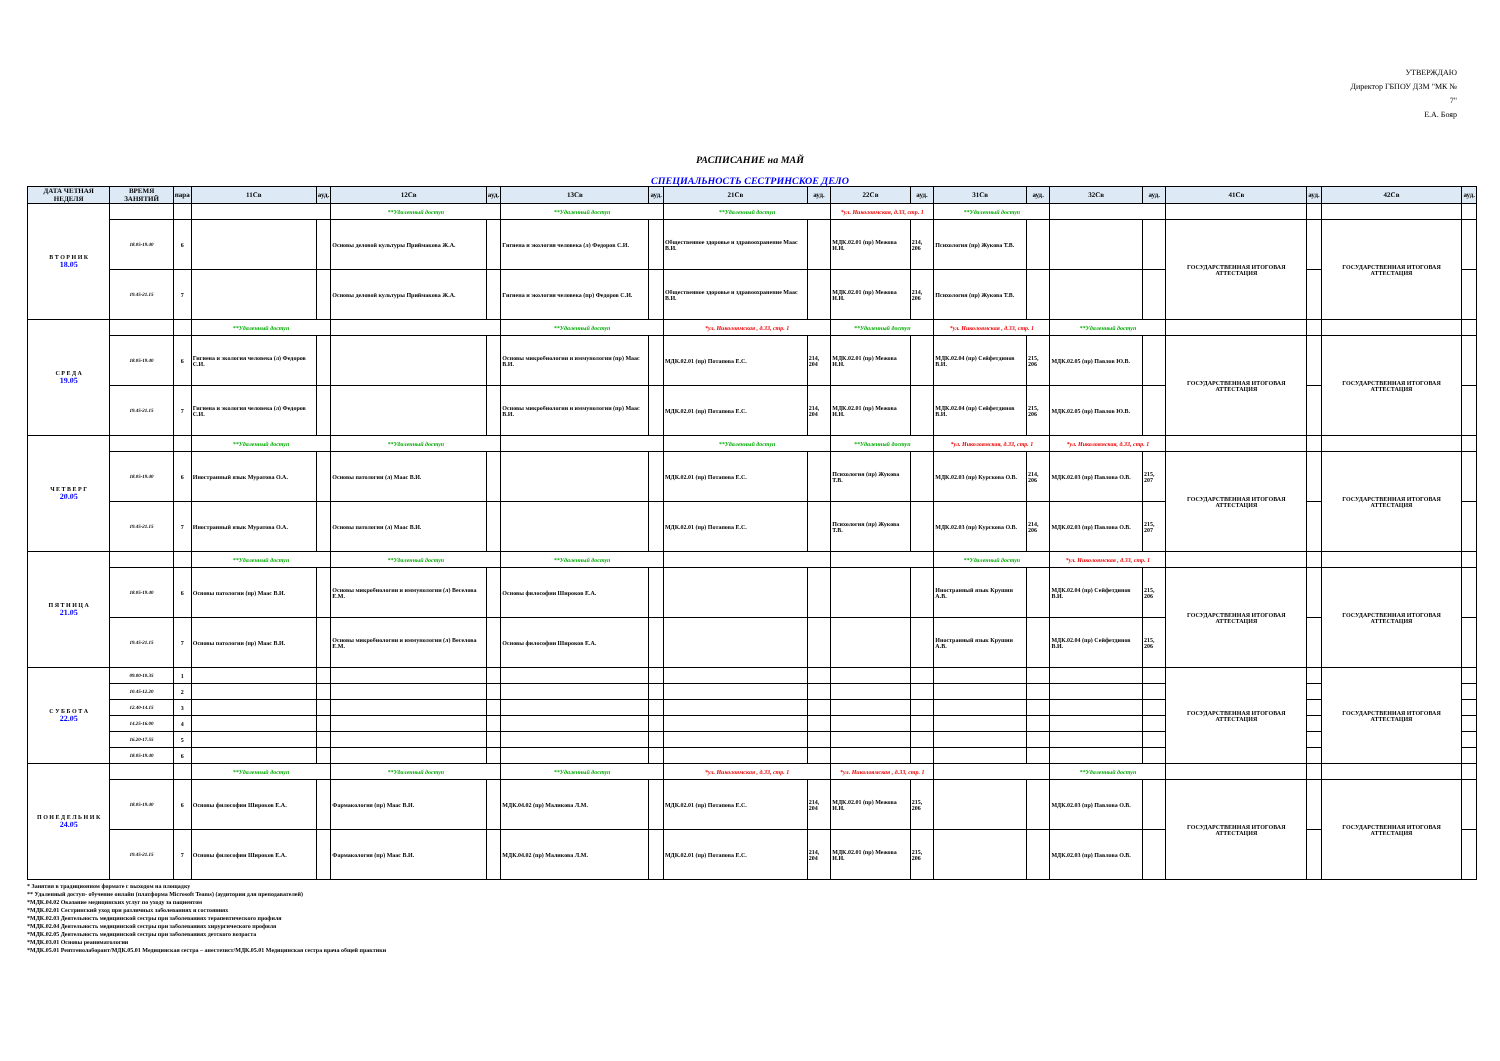УТВЕРЖДАЮ
Директор ГБПОУ ДЗМ "МК № 7"
Е.А. Бояр
РАСПИСАНИЕ на МАЙ
СПЕЦИАЛЬНОСТЬ СЕСТРИНСКОЕ ДЕЛО
| ДАТА ЧЕТНАЯ НЕДЕЛЯ | ВРЕМЯ ЗАНЯТИЙ | пара | 11Св | ауд. | 12Св | ауд. | 13Св | ауд. | 21Св | ауд. | 22Св | ауд. | 31Св | ауд. | 32Св | ауд. | 41Св | ауд. | 42Св | ауд. |
| --- | --- | --- | --- | --- | --- | --- | --- | --- | --- | --- | --- | --- | --- | --- | --- | --- | --- | --- | --- | --- |
| В Т О Р Н И К 18.05 | | | | | **Удаленный доступ | | **Удаленный доступ | | **Удаленный доступ | | *ул. Николоямская, д.33, стр. 1 | | **Удаленный доступ | | | | | | | |
| | 18.05-19.40 | 6 | | | Основы деловой культуры Приймакова Ж.А. | | Гигиена и экология человека (л) Федоров С.И. | | Общественное здоровье и здравоохранение Маас В.И. | | МДК.02.01 (пр) Межова Н.Н. | 214, 206 | Психология (пр) Жукова Т.В. | | | | ГОСУДАРСТВЕННАЯ ИТОГОВАЯ АТТЕСТАЦИЯ | | ГОСУДАРСТВЕННАЯ ИТОГОВАЯ АТТЕСТАЦИЯ | |
| | 19.45-21.15 | 7 | | | Основы деловой культуры Приймакова Ж.А. | | Гигиена и экология человека (пр) Федоров С.И. | | Общественное здоровье и здравоохранение Маас В.И. | | МДК.02.01 (пр) Межова Н.Н. | 214, 206 | Психология (пр) Жукова Т.В. | | | | | | | |
| С Р Е Д А 19.05 | | | **Удаленный доступ | | | | **Удаленный доступ | | *ул. Николоямская , д.33, стр. 1 | | **Удаленный доступ | | *ул. Николоямская , д.33, стр. 1 | | **Удаленный доступ | | | | | |
| | 18.05-19.40 | 6 | Гигиена и экология человека (л) Федоров С.И. | | | | Основы микробиологии и иммунологии (пр) Маас В.И. | | МДК.02.01 (пр) Потапова Е.С. | 214, 204 | МДК.02.01 (пр) Межова Н.Н. | | МДК.02.04 (пр) Сейфетдинов В.И. | 215, 206 | МДК.02.05 (пр) Павлов Ю.В. | | ГОСУДАРСТВЕННАЯ ИТОГОВАЯ АТТЕСТАЦИЯ | | ГОСУДАРСТВЕННАЯ ИТОГОВАЯ АТТЕСТАЦИЯ | |
| | 19.45-21.15 | 7 | Гигиена и экология человека (л) Федоров С.И. | | | | Основы микробиологии и иммунологии (пр) Маас В.И. | | МДК.02.01 (пр) Потапова Е.С. | 214, 204 | МДК.02.01 (пр) Межова Н.Н. | | МДК.02.04 (пр) Сейфетдинов В.И. | 215, 206 | МДК.02.05 (пр) Павлов Ю.В. | | | | | |
| Ч Е Т В Е Р Г 20.05 | | | **Удаленный доступ | | **Удаленный доступ | | | | **Удаленный доступ | | **Удаленный доступ | | *ул. Николоямская, д.33, стр. 1 | | *ул. Николоямская, д.33, стр. 1 | | | | | |
| | 18.05-19.40 | 6 | Иностранный язык Муратова О.А. | | Основы патологии (л) Маас В.И. | | | | МДК.02.01 (пр) Потапова Е.С. | | Психология (пр) Жукова Т.В. | | МДК.02.03 (пр) Курскова О.В. | 214, 206 | МДК.02.03 (пр) Павлова О.В. | 215, 207 | ГОСУДАРСТВЕННАЯ ИТОГОВАЯ АТТЕСТАЦИЯ | | ГОСУДАРСТВЕННАЯ ИТОГОВАЯ АТТЕСТАЦИЯ | |
| | 19.45-21.15 | 7 | Иностранный язык Муратова О.А. | | Основы патологии (л) Маас В.И. | | | | МДК.02.01 (пр) Потапова Е.С. | | Психология (пр) Жукова Т.В. | | МДК.02.03 (пр) Курскова О.В. | 214, 206 | МДК.02.03 (пр) Павлова О.В. | 215, 207 | | | | |
| П Я Т Н И Ц А 21.05 | | | **Удаленный доступ | | **Удаленный доступ | | **Удаленный доступ | | | | | | **Удаленный доступ | | *ул. Николоямская , д.33, стр. 1 | | | | | |
| | 18.05-19.40 | 6 | Основы патологии (пр) Маас В.И. | | Основы микробиологии и иммунологии (л) Веселова Е.М. | | Основы философии Широков Е.А. | | | | | | Иностранный язык Крушин А.В. | | МДК.02.04 (пр) Сейфетдинов В.И. | 215, 206 | ГОСУДАРСТВЕННАЯ ИТОГОВАЯ АТТЕСТАЦИЯ | | ГОСУДАРСТВЕННАЯ ИТОГОВАЯ АТТЕСТАЦИЯ | |
| | 19.45-21.15 | 7 | Основы патологии (пр) Маас В.И. | | Основы микробиологии и иммунологии (л) Веселова Е.М. | | Основы философии Широков Е.А. | | | | | | Иностранный язык Крушин А.В. | | МДК.02.04 (пр) Сейфетдинов В.И. | 215, 206 | | | | |
| С У Б Б О Т А 22.05 | 09.00-10.35 | 1 | | | | | | | | | | | | | | | ГОСУДАРСТВЕННАЯ ИТОГОВАЯ АТТЕСТАЦИЯ | | ГОСУДАРСТВЕННАЯ ИТОГОВАЯ АТТЕСТАЦИЯ | |
| | 10.45-12.20 | 2 | | | | | | | | | | | | | | | | | | |
| | 12.40-14.15 | 3 | | | | | | | | | | | | | | | | | | |
| | 14.25-16.00 | 4 | | | | | | | | | | | | | | | | | | |
| | 16.20-17.55 | 5 | | | | | | | | | | | | | | | | | | |
| | 18.05-19.40 | 6 | | | | | | | | | | | | | | | | | | |
| П О Н Е Д Е Л Ь Н И К 24.05 | | | **Удаленный доступ | | **Удаленный доступ | | **Удаленный доступ | | *ул. Николоямская , д.33, стр. 1 | | *ул. Николоямская , д.33, стр. 1 | | | | **Удаленный доступ | | | | | |
| | 18.05-19.40 | 6 | Основы философии Широков Е.А. | | Фармакология (пр) Маас В.И. | | МДК.04.02 (пр) Маликова Л.М. | | МДК.02.01 (пр) Потапова Е.С. | 214, 204 | МДК.02.01 (пр) Межова Н.Н. | 215, 206 | | | МДК.02.03 (пр) Павлова О.В. | | ГОСУДАРСТВЕННАЯ ИТОГОВАЯ АТТЕСТАЦИЯ | | ГОСУДАРСТВЕННАЯ ИТОГОВАЯ АТТЕСТАЦИЯ | |
| | 19.45-21.15 | 7 | Основы философии Широков Е.А. | | Фармакология (пр) Маас В.И. | | МДК.04.02 (пр) Маликова Л.М. | | МДК.02.01 (пр) Потапова Е.С. | 214, 204 | МДК.02.01 (пр) Межова Н.Н. | 215, 206 | | | МДК.02.03 (пр) Павлова О.В. | | | | | |
* Занятия в традиционном формате с выходом на площадку
** Удаленный доступ- обучение онлайн (платформа Microsoft Teams) (аудитории для преподавателей)
*МДК.04.02 Оказание медицинских услуг по уходу за пациентом
*МДК.02.01 Сестринский уход при различных заболеваниях и состояниях
*МДК.02.03 Деятельность медицинской сестры при заболеваниях терапевтического профиля
*МДК.02.04 Деятельность медицинской сестры при заболеваниях хирургического профиля
*МДК.02.05 Деятельность медицинской сестры при заболеваниях детского возраста
*МДК.03.01 Основы реаниматологии
*МДК.05.01 Рентгенолаборант/МДК.05.01 Медицинская сестра – анестезист/МДК.05.01 Медицинская сестра врача общей практики